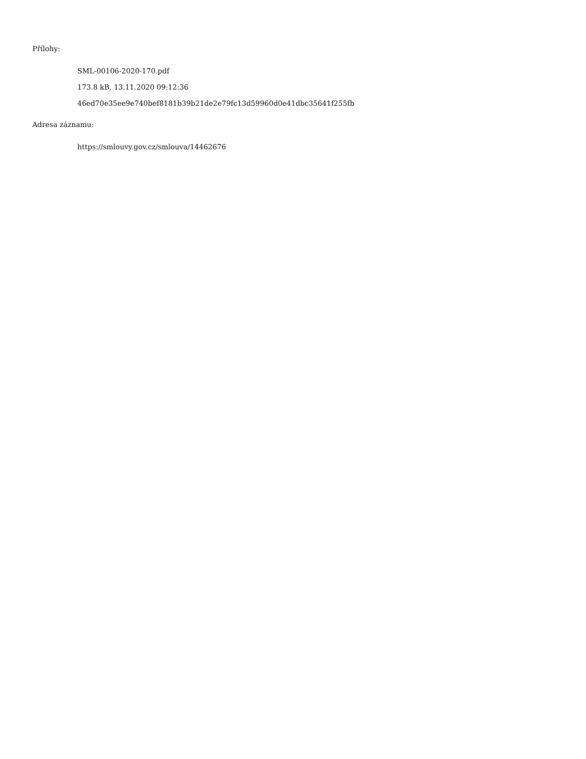Přílohy:
SML-00106-2020-170.pdf
173.8 kB, 13.11.2020 09:12:36
46ed70e35ee9e740bef8181b39b21de2e79fc13d59960d0e41dbc35641f255fb
Adresa záznamu:
https://smlouvy.gov.cz/smlouva/14462676